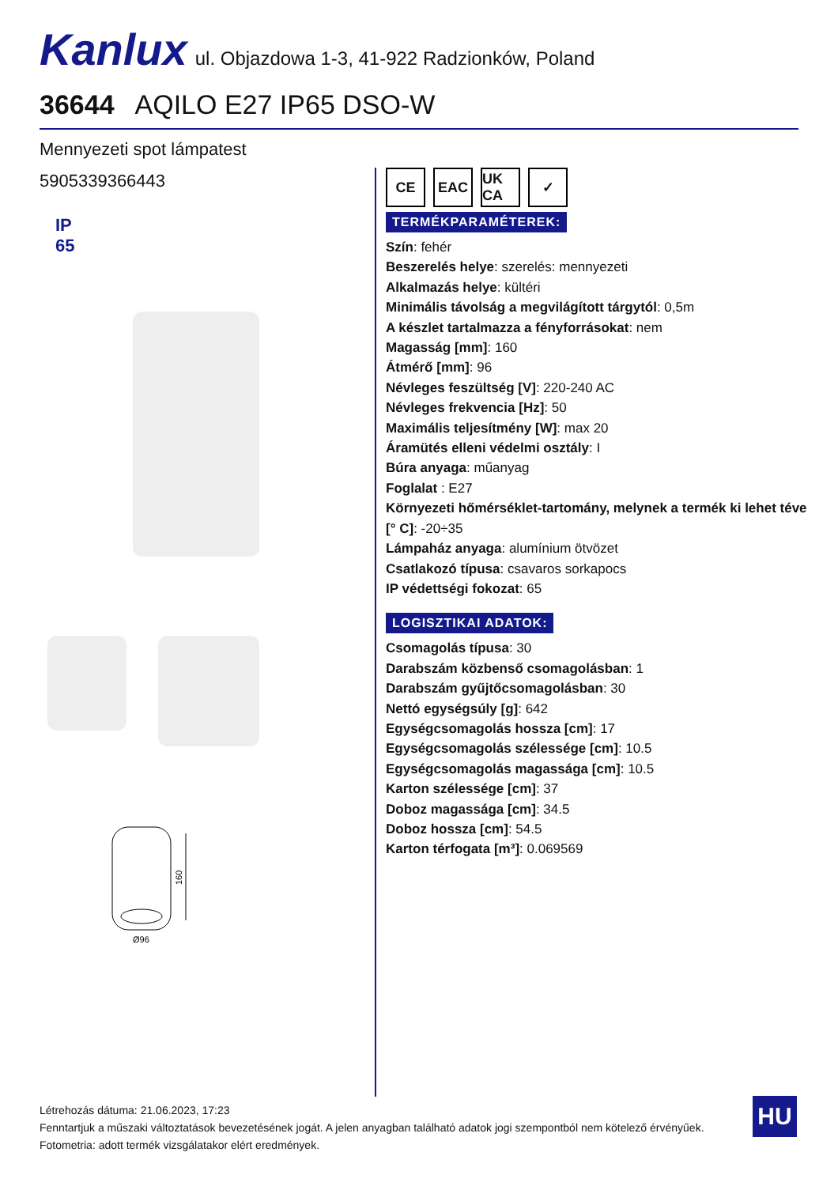Kanlux ul. Objazdowa 1-3, 41-922 Radzionków, Poland
36644 AQILO E27 IP65 DSO-W
Mennyezeti spot lámpatest
5905339366443
IP
65
160
Ø96
CE EAC UK CA
✓
TERMÉKPARAMÉTEREK:
Szín: fehér
Beszerelés helye: szerelés: mennyezeti
Alkalmazás helye: kültéri
Minimális távolság a megvilágított tárgytól: 0,5m
A készlet tartalmazza a fényforrásokat: nem
Magasság [mm]: 160
Átmérő [mm]: 96
Névleges feszültség [V]: 220-240 AC
Névleges frekvencia [Hz]: 50
Maximális teljesítmény [W]: max 20
Áramütés elleni védelmi osztály: I
Búra anyaga: műanyag
Foglalat : E27
Környezeti hőmérséklet-tartomány, melynek a termék ki lehet téve [° C]: -20÷35
Lámpaház anyaga: alumínium ötvözet
Csatlakozó típusa: csavaros sorkapocs
IP védettségi fokozat: 65
LOGISZTIKAI ADATOK:
Csomagolás típusa: 30
Darabszám közbenső csomagolásban: 1
Darabszám gyűjtőcsomagolásban: 30
Nettó egységsúly [g]: 642
Egységcsomagolás hossza [cm]: 17
Egységcsomagolás szélessége [cm]: 10.5
Egységcsomagolás magassága [cm]: 10.5
Karton szélessége [cm]: 37
Doboz magassága [cm]: 34.5
Doboz hossza [cm]: 54.5
Karton térfogata [m³]: 0.069569
Létrehozás dátuma: 21.06.2023, 17:23
Fenntartjuk a műszaki változtatások bevezetésének jogát. A jelen anyagban található adatok jogi szempontból nem kötelező érvényűek.
Fotometria: adott termék vizsgálatakor elért eredmények.
HU